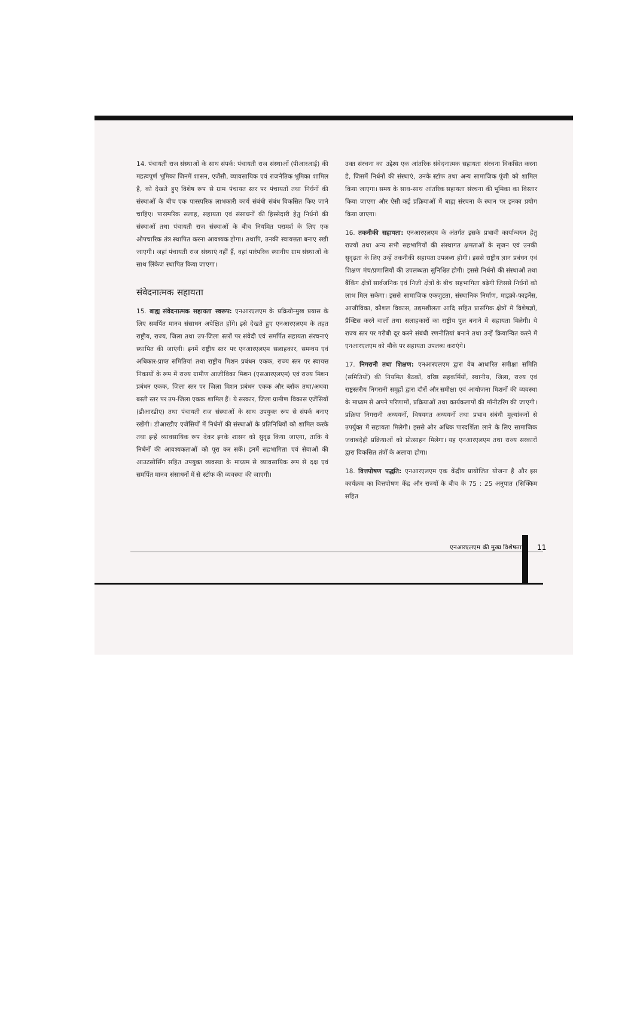14. पंचायती राज संस्थाओं के साथ संपर्क: पंचायती राज संस्थाओं (पीआरआई) की महत्वपूर्ण भूमिका जिनमें शासन, एजेंसी, व्यावसायिक एवं राजनैतिक भूमिका शामिल है, को देखते हुए विशेष रूप से ग्राम पंचायत स्तर पर पंचायतों तथा निर्धनों की संस्थाओं के बीच एक पारस्परिक लाभकारी कार्य संबंधी संबंध विकसित किए जाने चाहिए। पारस्परिक सलाह, सहायता एवं संसाधनों की हिस्सेदारी हेतु निर्धनों की संस्थाओं तथा पंचायती राज संस्थाओं के बीच नियमित परामर्श के लिए एक औपचारिक तंत्र स्थापित करना आवश्यक होगा। तथापि, उनकी स्वायत्तता बनाए रखी जाएगी। जहां पंचायती राज संस्थाएं नहीं हैं, वहां पारंपरिक स्थानीय ग्राम संस्थाओं के साथ लिंकेज स्थापित किया जाएगा।
संवेदनात्मक सहायता
15. बाह्य संवेदनात्मक सहायता स्वरूप: एनआरएलएम के प्रक्रियोन्मुख प्रयास के लिए समर्पित मानव संसाधन अपेक्षित होंगे। इसे देखते हुए एनआरएलएम के तहत राष्ट्रीय, राज्य, जिला तथा उप-जिला स्तरों पर संवेदी एवं समर्पित सहायता संरचनाएं स्थापित की जाएंगी। इनमें राष्ट्रीय स्तर पर एनआरएलएम सलाहकार, समन्वय एवं अधिकार-प्राप्त समितियां तथा राष्ट्रीय मिशन प्रबंधन एकक, राज्य स्तर पर स्वायत्त निकायों के रूप में राज्य ग्रामीण आजीविका मिशन (एसआरएलएम) एवं राज्य मिशन प्रबंधन एकक, जिला स्तर पर जिला मिशन प्रबंधन एकक और ब्लॉक तथा/अथवा बस्ती स्तर पर उप-जिला एकक शामिल हैं। ये सरकार, जिला ग्रामीण विकास एजेंसियों (डीआरडीए) तथा पंचायती राज संस्थाओं के साथ उपयुक्त रूप से संपर्क बनाए रखेंगी। डीआरडीए एजेंसियों में निर्धनों की संस्थाओं के प्रतिनिधियों को शामिल करके तथा इन्हें व्यावसायिक रूप देकर इनके शासन को सुदृढ़ किया जाएगा, ताकि ये निर्धनों की आवश्यकताओं को पूरा कर सकें। इनमें सहभागिता एवं सेवाओं की आउटसोर्सिंग सहित उपयुक्त व्यवस्था के माध्यम से व्यावसायिक रूप से दक्ष एवं समर्पित मानव संसाधनों में से स्टॉफ की व्यवस्था की जाएगी।
उक्त संरचना का उद्देश्य एक आंतरिक संवेदनात्मक सहायता संरचना विकसित करना है, जिसमें निर्धनों की संस्थाएं, उनके स्टॉफ तथा अन्य सामाजिक पूंजी को शामिल किया जाएगा। समय के साथ-साथ आंतरिक सहायता संरचना की भूमिका का विस्तार किया जाएगा और ऐसी कई प्रक्रियाओं में बाह्य संरचना के स्थान पर इनका प्रयोग किया जाएगा।
16. तकनीकी सहायता: एनआरएलएम के अंतर्गत इसके प्रभावी कार्यान्वयन हेतु राज्यों तथा अन्य सभी सहभागियों की संस्थागत क्षमताओं के सृजन एवं उनकी सुदृढ़ता के लिए उन्हें तकनीकी सहायता उपलब्ध होगी। इससे राष्ट्रीय ज्ञान प्रबंधन एवं शिक्षण मंच/प्रणालियों की उपलब्धता सुनिश्चित होगी। इससे निर्धनों की संस्थाओं तथा बैंकिंग क्षेत्रों सार्वजनिक एवं निजी क्षेत्रों के बीच सहभागिता बढ़ेगी जिससे निर्धनों को लाभ मिल सकेगा। इससे सामाजिक एकजुटता, संस्थानिक निर्माण, माइक्रो-फाइनेंस, आजीविका, कौशल विकास, उद्यमशीलता आदि सहित प्रासंगिक क्षेत्रों में विशेषज्ञों, प्रैक्टिस करने वालों तथा सलाहकारों का राष्ट्रीय पुल बनाने में सहायता मिलेगी। ये राज्य स्तर पर गरीबी दूर करने संबंधी रणनीतियां बनाने तथा उन्हें क्रियान्वित करने में एनआरएलएम को मौके पर सहायता उपलब्ध कराएंगे।
17. निगरानी तथा शिक्षण: एनआरएलएम द्वारा वेब आधारित समीक्षा समिति (समितियों) की नियमित बैठकों, वरिष्ठ सहकर्मियों, स्थानीय, जिला, राज्य एवं राष्ट्रस्तरीय निगरानी समूहों द्वारा दौरों और समीक्षा एवं आयोजना मिशनों की व्यवस्था के माध्यम से अपने परिणामों, प्रक्रियाओं तथा कार्यकलापों की मॉनीटरिंग की जाएगी। प्रक्रिया निगरानी अध्ययनों, विषयगत अध्ययनों तथा प्रभाव संबंधी मूल्यांकनों से उपर्युक्त में सहायता मिलेगी। इससे और अधिक पारदर्शिता लाने के लिए सामाजिक जवाबदेही प्रक्रियाओं को प्रोत्साहन मिलेगा। यह एनआरएलएम तथा राज्य सरकारों द्वारा विकसित तंत्रों के अलावा होगा।
18. वित्तपोषण पद्धति: एनआरएलएम एक केंद्रीय प्रायोजित योजना है और इस कार्यक्रम का वित्तपोषण केंद्र और राज्यों के बीच के 75 : 25 अनुपात (सिक्किम सहित
एनआरएलएम की मुख्य विशेषताएं 11